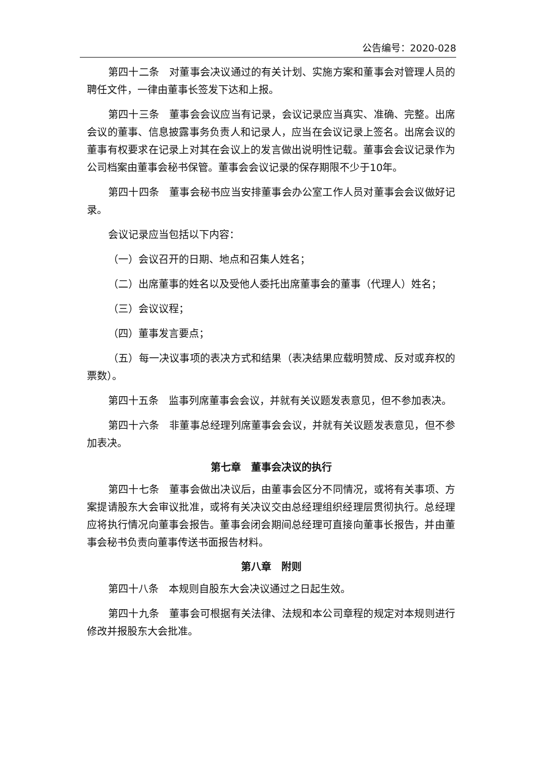公告编号：2020-028
第四十二条　对董事会决议通过的有关计划、实施方案和董事会对管理人员的聘任文件，一律由董事长签发下达和上报。
第四十三条　董事会会议应当有记录，会议记录应当真实、准确、完整。出席会议的董事、信息披露事务负责人和记录人，应当在会议记录上签名。出席会议的董事有权要求在记录上对其在会议上的发言做出说明性记载。董事会会议记录作为公司档案由董事会秘书保管。董事会会议记录的保存期限不少于10年。
第四十四条　董事会秘书应当安排董事会办公室工作人员对董事会会议做好记录。
会议记录应当包括以下内容：
（一）会议召开的日期、地点和召集人姓名；
（二）出席董事的姓名以及受他人委托出席董事会的董事（代理人）姓名；
（三）会议议程；
（四）董事发言要点；
（五）每一决议事项的表决方式和结果（表决结果应载明赞成、反对或弃权的票数）。
第四十五条　监事列席董事会会议，并就有关议题发表意见，但不参加表决。
第四十六条　非董事总经理列席董事会会议，并就有关议题发表意见，但不参加表决。
第七章　董事会决议的执行
第四十七条　董事会做出决议后，由董事会区分不同情况，或将有关事项、方案提请股东大会审议批准，或将有关决议交由总经理组织经理层贯彻执行。总经理应将执行情况向董事会报告。董事会闭会期间总经理可直接向董事长报告，并由董事会秘书负责向董事传送书面报告材料。
第八章　附则
第四十八条　本规则自股东大会决议通过之日起生效。
第四十九条　董事会可根据有关法律、法规和本公司章程的规定对本规则进行修改并报股东大会批准。